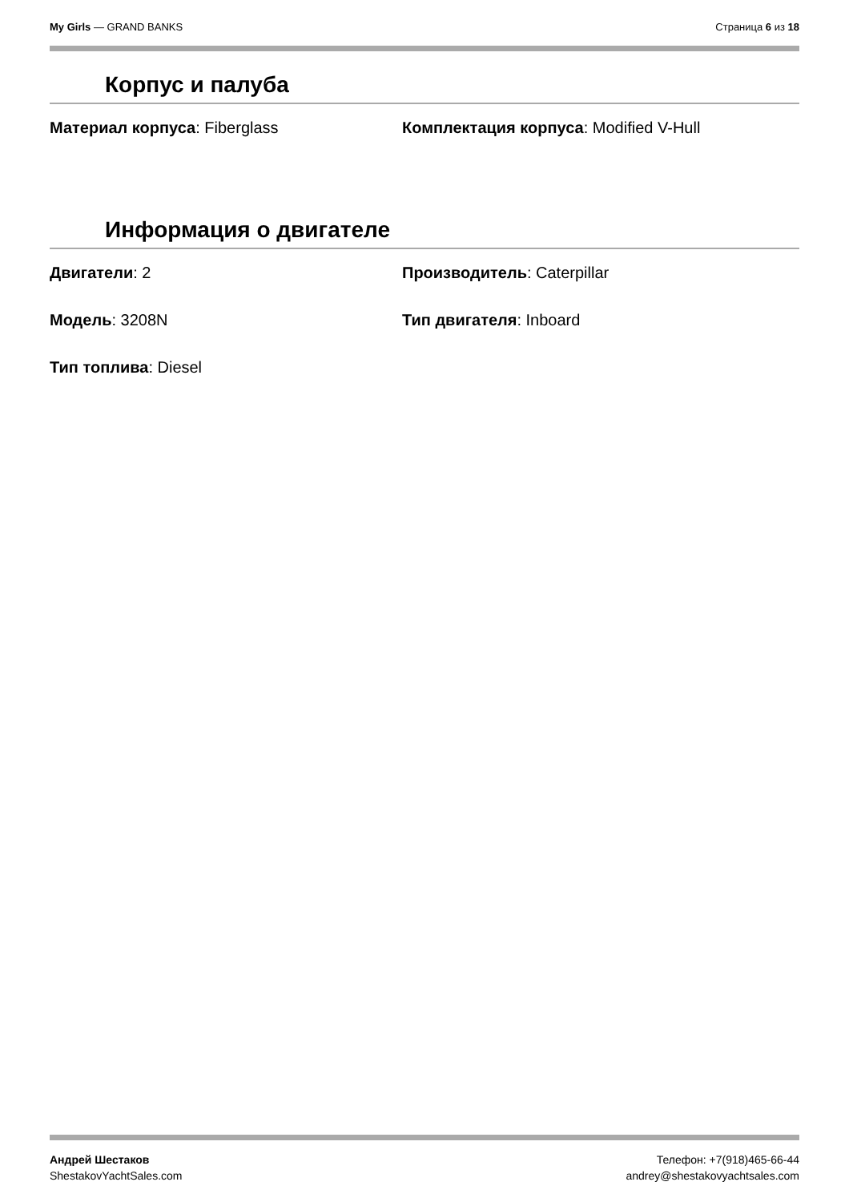My Girls — GRAND BANKS Страница 6 из 18
Корпус и палуба
Материал корпуса: Fiberglass
Комплектация корпуса: Modified V-Hull
Информация о двигателе
Двигатели: 2
Производитель: Caterpillar
Модель: 3208N
Тип двигателя: Inboard
Тип топлива: Diesel
Андрей Шестаков
ShestakovYachtSales.com
Телефон: +7(918)465-66-44
andrey@shestakovyachtsales.com